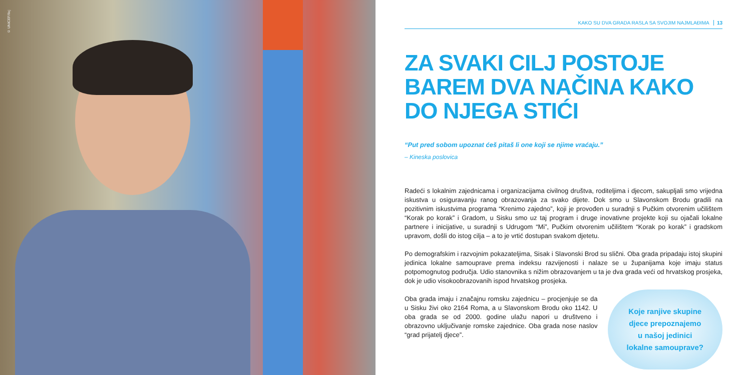© UNICEF/Ilej
KAKO SU DVA GRADA RASLA SA SVOJIM NAJMLAĐIMA 13
ZA SVAKI CILJ POSTOJE BAREM DVA NAČINA KAKO DO NJEGA STIĆI
“Put pred sobom upoznat ćeš pitaš li one koji se njime vraćaju.”
– Kineska poslovica
Radeći s lokalnim zajednicama i organizacijama civilnog društva, roditeljima i djecom, sakupljali smo vrijedna iskustva u osiguravanju ranog obrazovanja za svako dijete. Dok smo u Slavonskom Brodu gradili na pozitivnim iskustvima programa “Krenimo zajedno”, koji je provođen u suradnji s Pučkim otvorenim učilištem “Korak po korak” i Gradom, u Sisku smo uz taj program i druge inovativne projekte koji su ojačali lokalne partnere i inicijative, u suradnji s Udrugom “Mi”, Pučkim otvorenim učilištem “Korak po korak” i gradskom upravom, došli do istog cilja – a to je vrtić dostupan svakom djetetu.
Po demografskim i razvojnim pokazateljima, Sisak i Slavonski Brod su slični. Oba grada pripadaju istoj skupini jedinica lokalne samouprave prema indeksu razvijenosti i nalaze se u županijama koje imaju status potpomognutog područja. Udio stanovnika s nižim obrazovanjem u ta je dva grada veći od hrvatskog prosjeka, dok je udio visokoobrazovanih ispod hrvatskog prosjeka.
Oba grada imaju i značajnu romsku zajednicu – procjenjuje se da u Sisku živi oko 2164 Roma, a u Slavonskom Brodu oko 1142. U oba grada se od 2000. godine ulažu napori u društveno i obrazovno uključivanje romske zajednice. Oba grada nose naslov “grad prijatelj djece”.
Koje ranjive skupine
djece prepoznajemo
u našoj jedinici
lokalne samouprave?